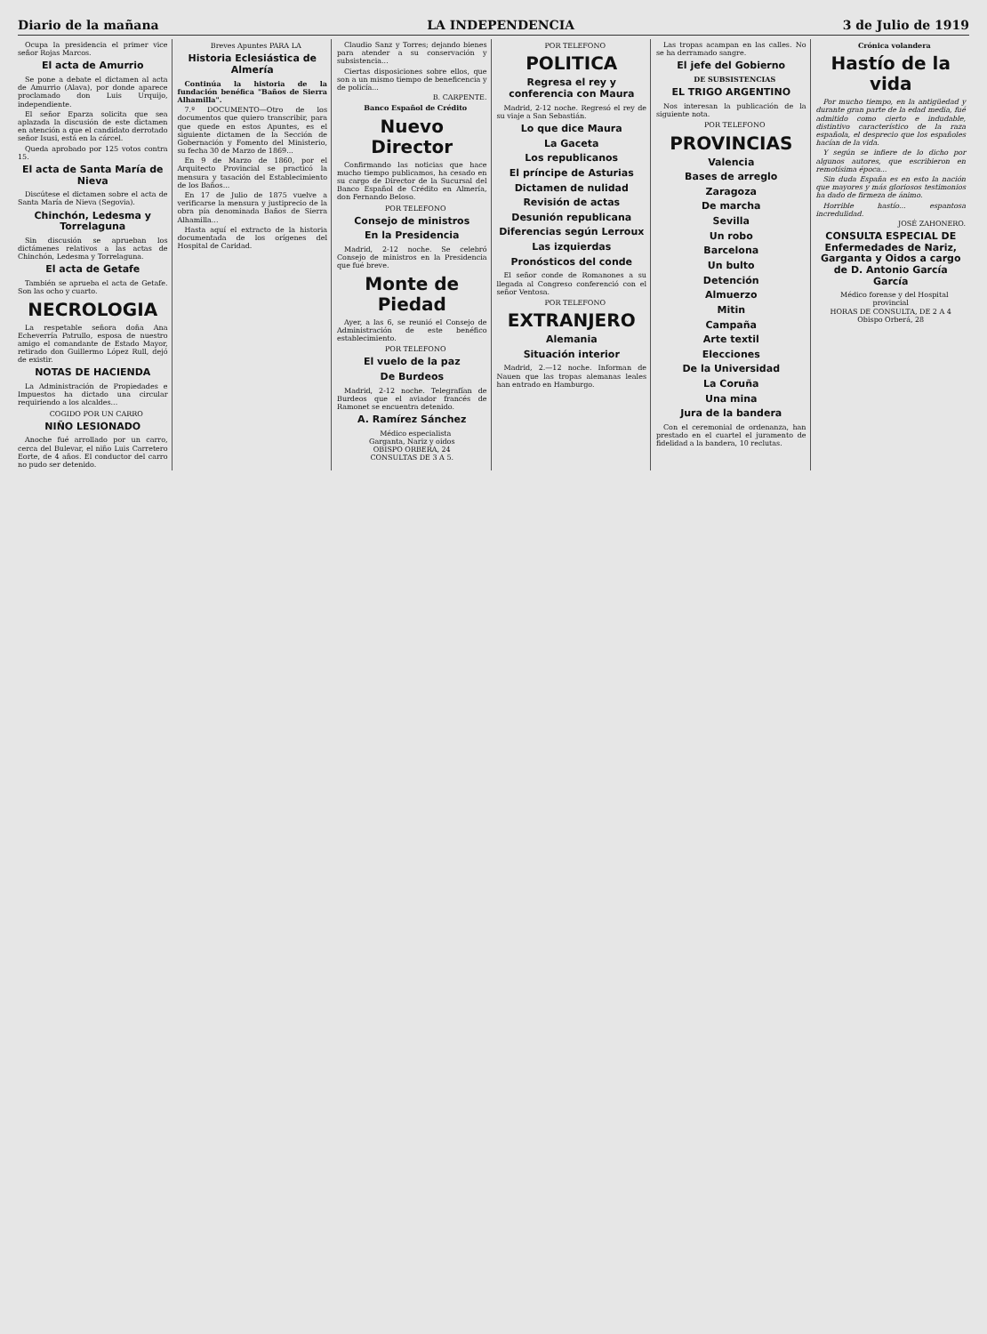Diario de la mañana LA INDEPENDENCIA 3 de Julio de 1919
Ocupa la presidencia el primer vice señor Rojas Marcos.
El acta de Amurrio
Se pone a debate el dictamen al acta de Amurrio (Alava), por donde aparece proclamado don Luis Urquijo, independiente.
El señor Eparza solicita que sea aplazada la discusión de este dictamen en atención a que el candidato derrotado señor Isusi, está en la cárcel.
Queda aprobado por 125 votos contra 15.
El acta de Santa María de Nieva
Discútese el dictamen sobre el acta de Santa María de Nieva (Segovia).
Chinchón, Ledesma y Torrelaguna
Sin discusión se aprueban los dictámenes relativos a las actas de Chinchón, Ledesma y Torrelaguna.
El acta de Getafe
También se aprueba el acta de Getafe. Son las ocho y cuarto.
NECROLOGIA
La respetable señora doña Ana Echeverría Patrullo, esposa de nuestro amigo el comandante de Estado Mayor, retirado don Guillermo López Rull, dejó de existir.
NOTAS DE HACIENDA
La Administración de Propiedades e Impuestos ha dictado una circular requiriendo a los alcaldes...
COGIDO POR UN CARRO
NIÑO LESIONADO
Anoche fué arrollado por un carro, cerca del Bulevar, el niño Luis Carretero Eorte, de 4 años. El conductor del carro no pudo ser detenido.
Breves Apuntes PARA LA
Historia Eclesiástica de Almería
Continúa la historia de la fundación benéfica "Baños de Sierra Alhamilla".
7.º DOCUMENTO—Otro de los documentos que quiero transcribir, para que quede en estos Apuntes, es el siguiente dictamen de la Sección de Gobernación y Fomento del Ministerio, su fecha 30 de Marzo de 1869...
En 9 de Marzo de 1860, por el Arquitecto Provincial se practicó la mensura y tasación del Establecimiento de los Baños...
En 17 de Julio de 1875 vuelve a verificarse la mensura y justiprecio de la obra pía denominada Baños de Sierra Alhamilla...
Hasta aquí el extracto de la historia documentada de los orígenes del Hospital de Caridad.
Claudio Sanz y Torres; dejando bienes para atender a su conservación y subsistencia...
Ciertas disposiciones sobre ellos, que son a un mismo tiempo de beneficencia y de policía...
B. CARPENTE.
Banco Español de Crédito
Nuevo Director
Confirmando las noticias que hace mucho tiempo publicamos, ha cesado en su cargo de Director de la Sucursal del Banco Español de Crédito en Almería, don Fernando Beloso.
POR TELEFONO
Consejo de ministros
En la Presidencia
Madrid, 2-12 noche. Se celebró Consejo de ministros en la Presidencia que fué breve.
Monte de Piedad
Ayer, a las 6, se reunió el Consejo de Administración de este benéfico establecimiento.
POR TELEFONO
El vuelo de la paz
De Burdeos
Madrid, 2-12 noche. Telegrafían de Burdeos que el aviador francés de Ramonet se encuentra detenido.
A. Ramírez Sánchez
Médico especialista
Garganta, Nariz y oidos
OBISPO ORBERA, 24
CONSULTAS DE 3 A 5.
POR TELEFONO
POLITICA
Regresa el rey y conferencia con Maura
Madrid, 2-12 noche. Regresó el rey de su viaje a San Sebastián.
Lo que dice Maura
La Gaceta
Los republicanos
El príncipe de Asturias
Dictamen de nulidad
Revisión de actas
Desunión republicana
Diferencias según Lerroux
Las izquierdas
Pronósticos del conde
El señor conde de Romanones a su llegada al Congreso conferenció con el señor Ventosa.
POR TELEFONO
EXTRANJERO
Alemania
Situación interior
Madrid, 2.—12 noche. Informan de Nauen que las tropas alemanas leales han entrado en Hamburgo.
Las tropas acampan en las calles. No se ha derramado sangre.
El jefe del Gobierno
DE SUBSISTENCIAS
EL TRIGO ARGENTINO
Nos interesan la publicación de la siguiente nota.
POR TELEFONO
PROVINCIAS
Valencia
Bases de arreglo
Zaragoza
De marcha
Sevilla
Un robo
Barcelona
Un bulto
Detención
Almuerzo
Mitin
Campaña
Arte textil
Elecciones
De la Universidad
La Coruña
Una mina
Jura de la bandera
Con el ceremonial de ordenanza, han prestado en el cuartel el juramento de fidelidad a la bandera, 10 reclutas.
Crónica volandera
Hastío de la vida
Por mucho tiempo, en la antigüedad y durante gran parte de la edad media, fué admitido como cierto e indudable, distintivo característico de la raza española, el desprecio que los españoles hacían de la vida.
Y según se infiere de lo dicho por algunos autores, que escribieron en remotísima época...
Sin duda España es en esto la nación que mayores y más gloriosos testimonios ha dado de firmeza de ánimo.
Horrible hastío... espantosa incredulidad.
JOSÉ ZAHONERO.
CONSULTA ESPECIAL DE Enfermedades de Nariz, Garganta y Oidos a cargo de D. Antonio García García
Médico forense y del Hospital provincial
HORAS DE CONSULTA, DE 2 A 4
Obispo Orberá, 28